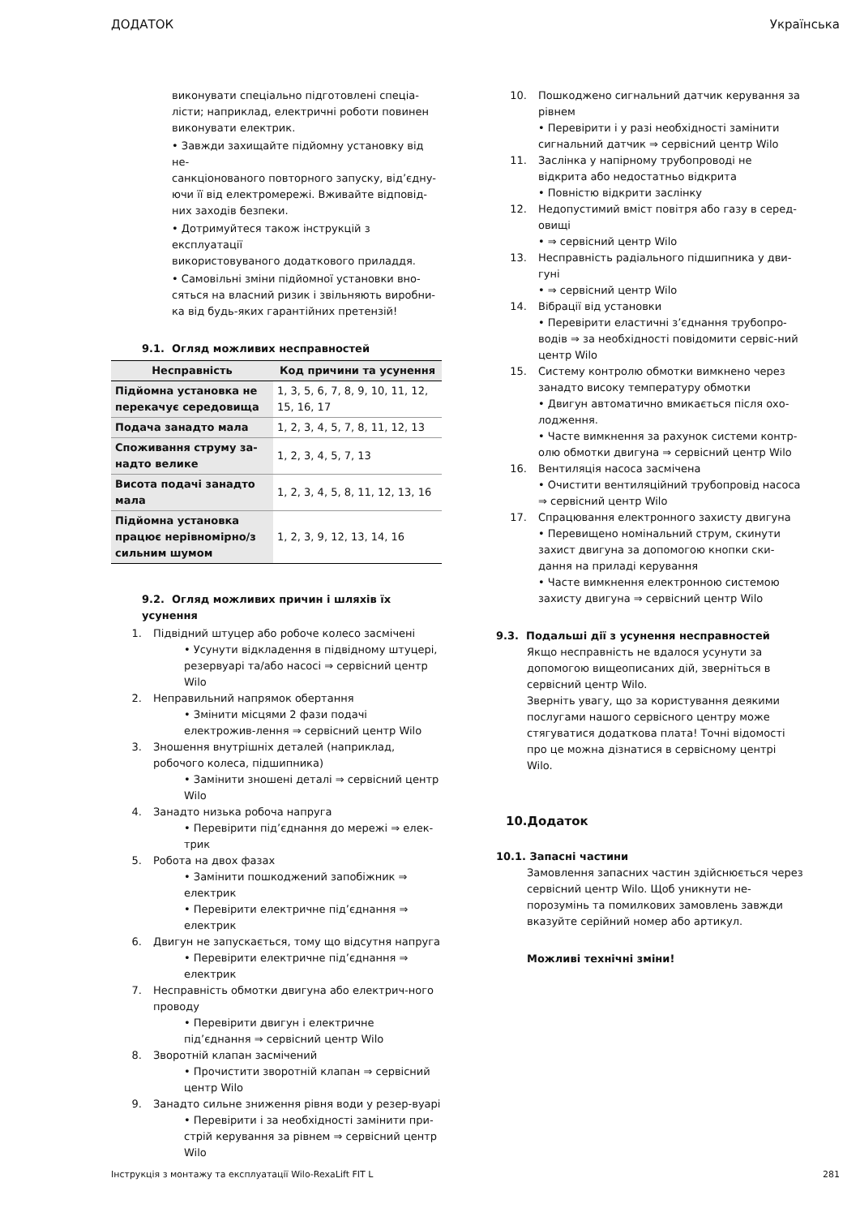ДОДАТОК Українська
виконувати спеціально підготовлені спеціа-
лісти; наприклад, електричні роботи повинен
виконувати електрик.
• Завжди захищайте підйомну установку від не-
санкціонованого повторного запуску, від’єдну-
ючи її від електромережі. Вживайте відповід-
них заходів безпеки.
• Дотримуйтеся також інструкцій з експлуатації
використовуваного додаткового приладдя.
• Самовільні зміни підйомної установки вно-
сяться на власний ризик і звільняють виробни-
ка від будь-яких гарантійних претензій!
9.1. Огляд можливих несправностей
| Несправність | Код причини та усунення |
| --- | --- |
| Підйомна установка не перекачує середовища | 1, 3, 5, 6, 7, 8, 9, 10, 11, 12, 15, 16, 17 |
| Подача занадто мала | 1, 2, 3, 4, 5, 7, 8, 11, 12, 13 |
| Споживання струму за-надто велике | 1, 2, 3, 4, 5, 7, 13 |
| Висота подачі занадто мала | 1, 2, 3, 4, 5, 8, 11, 12, 13, 16 |
| Підйомна установка працює нерівномірно/з сильним шумом | 1, 2, 3, 9, 12, 13, 14, 16 |
9.2. Огляд можливих причин і шляхів їх усунення
1. Підвідний штуцер або робоче колесо засмічені
• Усунути відкладення в підвідному штуцері, резервуарі та/або насосі ⇒ сервісний центр Wilo
2. Неправильний напрямок обертання
• Змінити місцями 2 фази подачі електрожив-лення ⇒ сервісний центр Wilo
3. Зношення внутрішніх деталей (наприклад, робочого колеса, підшипника)
• Замінити зношені деталі ⇒ сервісний центр Wilo
4. Занадто низька робоча напруга
• Перевірити під’єднання до мережі ⇒ елек-трик
5. Робота на двох фазах
• Замінити пошкоджений запобіжник ⇒ електрик
• Перевірити електричне під’єднання ⇒ електрик
6. Двигун не запускається, тому що відсутня напруга
• Перевірити електричне під’єднання ⇒ електрик
7. Несправність обмотки двигуна або електрич-ного проводу
• Перевірити двигун і електричне під’єднання ⇒ сервісний центр Wilo
8. Зворотній клапан засмічений
• Прочистити зворотній клапан ⇒ сервісний центр Wilo
9. Занадто сильне зниження рівня води у резер-вуарі
• Перевірити і за необхідності замінити при-стрій керування за рівнем ⇒ сервісний центр Wilo
10. Пошкоджено сигнальний датчик керування за рівнем
• Перевірити і у разі необхідності замінити сигнальний датчик ⇒ сервісний центр Wilo
11. Заслінка у напірному трубопроводі не відкрита або недостатньо відкрита
• Повністю відкрити заслінку
12. Недопустимий вміст повітря або газу в серед-овищі
• ⇒ сервісний центр Wilo
13. Несправність радіального підшипника у дви-гуні
• ⇒ сервісний центр Wilo
14. Вібрації від установки
• Перевірити еластичні з’єднання трубопро-водів ⇒ за необхідності повідомити сервіс-ний центр Wilo
15. Систему контролю обмотки вимкнено через занадто високу температуру обмотки
• Двигун автоматично вмикається після охо-лодження.
• Часте вимкнення за рахунок системи контр-олю обмотки двигуна ⇒ сервісний центр Wilo
16. Вентиляція насоса засмічена
• Очистити вентиляційний трубопровід насоса ⇒ сервісний центр Wilo
17. Спрацювання електронного захисту двигуна
• Перевищено номінальний струм, скинути захист двигуна за допомогою кнопки ски-дання на приладі керування
• Часте вимкнення електронною системою захисту двигуна ⇒ сервісний центр Wilo
9.3. Подальші дії з усунення несправностей
Якщо несправність не вдалося усунути за допомогою вищеописаних дій, зверніться в сервісний центр Wilo.
Зверніть увагу, що за користування деякими послугами нашого сервісного центру може стягуватися додаткова плата! Точні відомості про це можна дізнатися в сервісному центрі Wilo.
10.Додаток
10.1. Запасні частини
Замовлення запасних частин здійснюється через сервісний центр Wilo. Щоб уникнути не-порозумінь та помилкових замовлень завжди вказуйте серійний номер або артикул.
Можливі технічні зміни!
Інструкція з монтажу та експлуатації Wilo-RexaLift FIT L 281